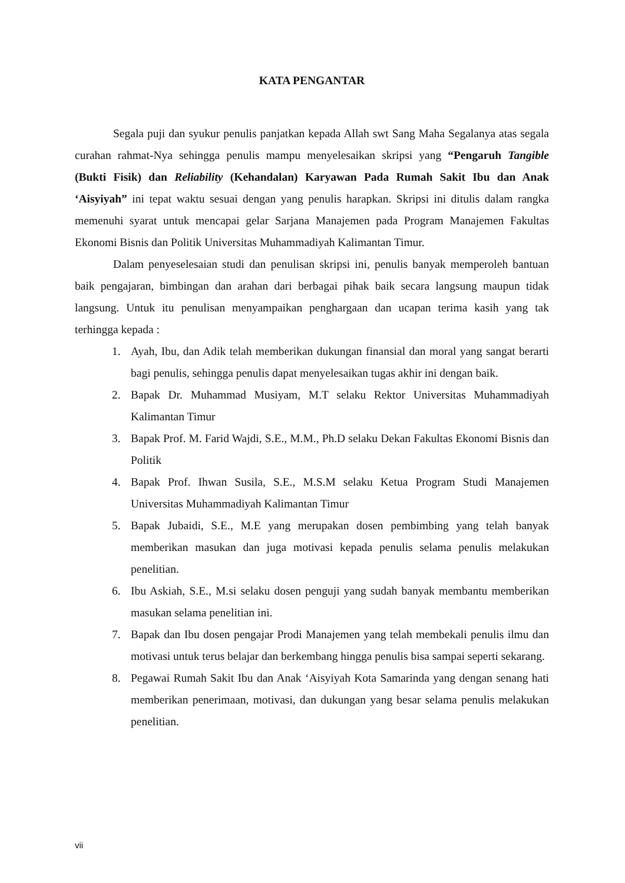KATA PENGANTAR
Segala puji dan syukur penulis panjatkan kepada Allah swt Sang Maha Segalanya atas segala curahan rahmat-Nya sehingga penulis mampu menyelesaikan skripsi yang “Pengaruh Tangible (Bukti Fisik) dan Reliability (Kehandalan) Karyawan Pada Rumah Sakit Ibu dan Anak ‘Aisyiyah” ini tepat waktu sesuai dengan yang penulis harapkan. Skripsi ini ditulis dalam rangka memenuhi syarat untuk mencapai gelar Sarjana Manajemen pada Program Manajemen Fakultas Ekonomi Bisnis dan Politik Universitas Muhammadiyah Kalimantan Timur.
Dalam penyeselesaian studi dan penulisan skripsi ini, penulis banyak memperoleh bantuan baik pengajaran, bimbingan dan arahan dari berbagai pihak baik secara langsung maupun tidak langsung. Untuk itu penulisan menyampaikan penghargaan dan ucapan terima kasih yang tak terhingga kepada :
1. Ayah, Ibu, dan Adik telah memberikan dukungan finansial dan moral yang sangat berarti bagi penulis, sehingga penulis dapat menyelesaikan tugas akhir ini dengan baik.
2. Bapak Dr. Muhammad Musiyam, M.T selaku Rektor Universitas Muhammadiyah Kalimantan Timur
3. Bapak Prof. M. Farid Wajdi, S.E., M.M., Ph.D selaku Dekan Fakultas Ekonomi Bisnis dan Politik
4. Bapak Prof. Ihwan Susila, S.E., M.S.M selaku Ketua Program Studi Manajemen Universitas Muhammadiyah Kalimantan Timur
5. Bapak Jubaidi, S.E., M.E yang merupakan dosen pembimbing yang telah banyak memberikan masukan dan juga motivasi kepada penulis selama penulis melakukan penelitian.
6. Ibu Askiah, S.E., M.si selaku dosen penguji yang sudah banyak membantu memberikan masukan selama penelitian ini.
7. Bapak dan Ibu dosen pengajar Prodi Manajemen yang telah membekali penulis ilmu dan motivasi untuk terus belajar dan berkembang hingga penulis bisa sampai seperti sekarang.
8. Pegawai Rumah Sakit Ibu dan Anak ‘Aisyiyah Kota Samarinda yang dengan senang hati memberikan penerimaan, motivasi, dan dukungan yang besar selama penulis melakukan penelitian.
vii